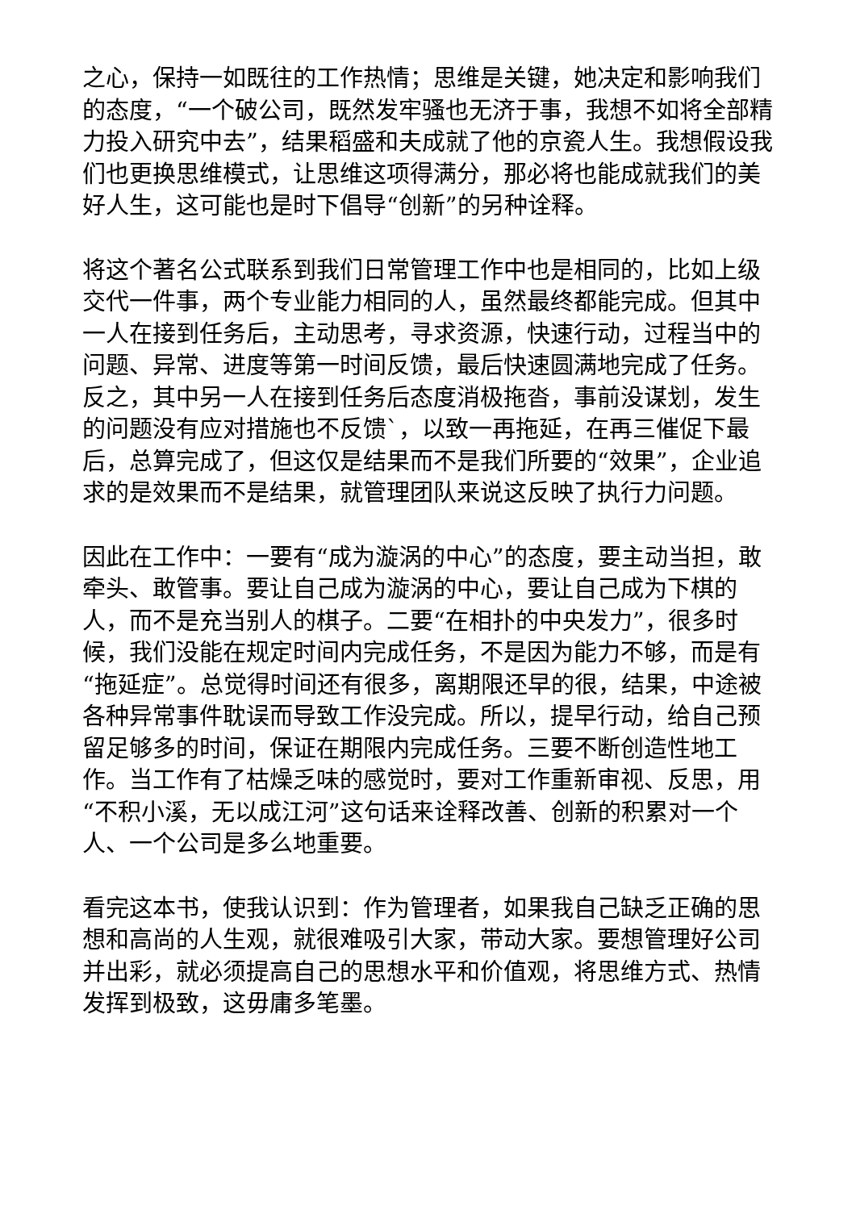之心，保持一如既往的工作热情；思维是关键，她决定和影响我们的态度，“一个破公司，既然发牢骚也无济于事，我想不如将全部精力投入研究中去”，结果稻盛和夫成就了他的京瓷人生。我想假设我们也更换思维模式，让思维这项得满分，那必将也能成就我们的美好人生，这可能也是时下倡导“创新”的另种诠释。
将这个著名公式联系到我们日常管理工作中也是相同的，比如上级交代一件事，两个专业能力相同的人，虽然最终都能完成。但其中一人在接到任务后，主动思考，寻求资源，快速行动，过程当中的问题、异常、进度等第一时间反馈，最后快速圆满地完成了任务。反之，其中另一人在接到任务后态度消极拖沓，事前没谋划，发生的问题没有应对措施也不反馈`，以致一再拖延，在再三催促下最后，总算完成了，但这仅是结果而不是我们所要的“效果”，企业追求的是效果而不是结果，就管理团队来说这反映了执行力问题。
因此在工作中：一要有“成为漩涡的中心”的态度，要主动当担，敢牵头、敢管事。要让自己成为漩涡的中心，要让自己成为下棋的人，而不是充当别人的棋子。二要“在相扑的中央发力”，很多时候，我们没能在规定时间内完成任务，不是因为能力不够，而是有“拖延症”。总觉得时间还有很多，离期限还早的很，结果，中途被各种异常事件耽误而导致工作没完成。所以，提早行动，给自己预留足够多的时间，保证在期限内完成任务。三要不断创造性地工作。当工作有了枯燥乏味的感觉时，要对工作重新审视、反思，用“不积小溪，无以成江河”这句话来诠释改善、创新的积累对一个人、一个公司是多么地重要。
看完这本书，使我认识到：作为管理者，如果我自己缺乏正确的思想和高尚的人生观，就很难吸引大家，带动大家。要想管理好公司并出彩，就必须提高自己的思想水平和价值观，将思维方式、热情发挥到极致，这毋庸多笔墨。